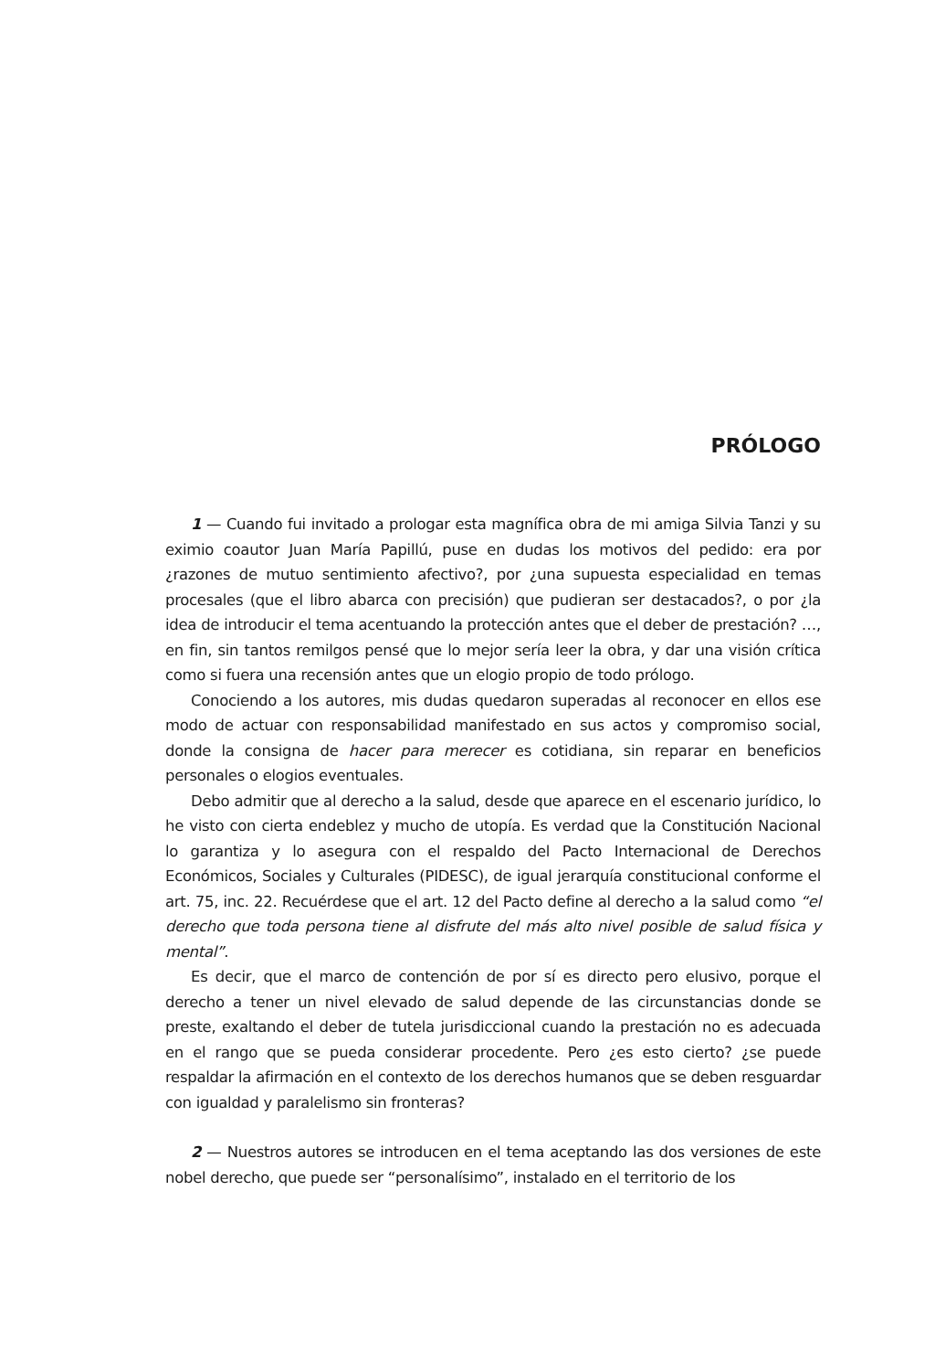PRÓLOGO
1 — Cuando fui invitado a prologar esta magnífica obra de mi amiga Silvia Tanzi y su eximio coautor Juan María Papillú, puse en dudas los motivos del pedido: era por ¿razones de mutuo sentimiento afectivo?, por ¿una supuesta especialidad en temas procesales (que el libro abarca con precisión) que pudieran ser destacados?, o por ¿la idea de introducir el tema acentuando la protección antes que el deber de prestación? …, en fin, sin tantos remilgos pensé que lo mejor sería leer la obra, y dar una visión crítica como si fuera una recensión antes que un elogio propio de todo prólogo.
Conociendo a los autores, mis dudas quedaron superadas al reconocer en ellos ese modo de actuar con responsabilidad manifestado en sus actos y compromiso social, donde la consigna de hacer para merecer es cotidiana, sin reparar en beneficios personales o elogios eventuales.
Debo admitir que al derecho a la salud, desde que aparece en el escenario jurídico, lo he visto con cierta endeblez y mucho de utopía. Es verdad que la Constitución Nacional lo garantiza y lo asegura con el respaldo del Pacto Internacional de Derechos Económicos, Sociales y Culturales (PIDESC), de igual jerarquía constitucional conforme el art. 75, inc. 22. Recuérdese que el art. 12 del Pacto define al derecho a la salud como “el derecho que toda persona tiene al disfrute del más alto nivel posible de salud física y mental”.
Es decir, que el marco de contención de por sí es directo pero elusivo, porque el derecho a tener un nivel elevado de salud depende de las circunstancias donde se preste, exaltando el deber de tutela jurisdiccional cuando la prestación no es adecuada en el rango que se pueda considerar procedente. Pero ¿es esto cierto? ¿se puede respaldar la afirmación en el contexto de los derechos humanos que se deben resguardar con igualdad y paralelismo sin fronteras?
2 — Nuestros autores se introducen en el tema aceptando las dos versiones de este nobel derecho, que puede ser “personalísimo”, instalado en el territorio de los